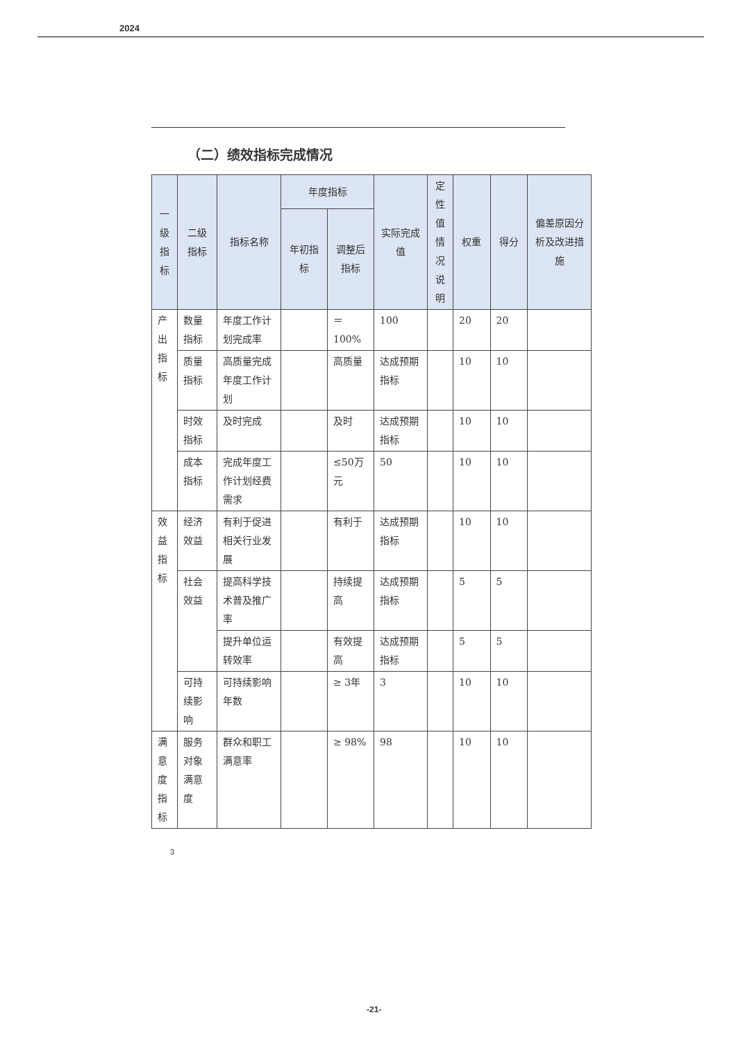2024
（二）绩效指标完成情况
| 一级指标 | 二级指标 | 指标名称 | 年度指标 | | 实际完成值 | 定性值情况说明 | 权重 | 得分 | 偏差原因分析及改进措施 |
| --- | --- | --- | --- | --- | --- | --- | --- | --- | --- |
| | | | 年初指标 | 调整后指标 | | | | | |
| 产出指标 | 数量指标 | 年度工作计划完成率 | | ＝100% | 100 | | 20 | 20 | |
| | 质量指标 | 高质量完成年度工作计划 | | 高质量 | 达成预期指标 | | 10 | 10 | |
| | 时效指标 | 及时完成 | | 及时 | 达成预期指标 | | 10 | 10 | |
| | 成本指标 | 完成年度工作计划经费需求 | | ≤50万元 | 50 | | 10 | 10 | |
| 效益指标 | 经济效益 | 有利于促进相关行业发展 | | 有利于 | 达成预期指标 | | 10 | 10 | |
| | 社会效益 | 提高科学技术普及推广率 | | 持续提高 | 达成预期指标 | | 5 | 5 | |
| | | 提升单位运转效率 | | 有效提高 | 达成预期指标 | | 5 | 5 | |
| | 可持续影响 | 可持续影响年数 | | ≥ 3年 | 3 | | 10 | 10 | |
| 满意度指标 | 服务对象满意度 | 群众和职工满意率 | | ≥ 98% | 98 | | 10 | 10 | |
3
-21-